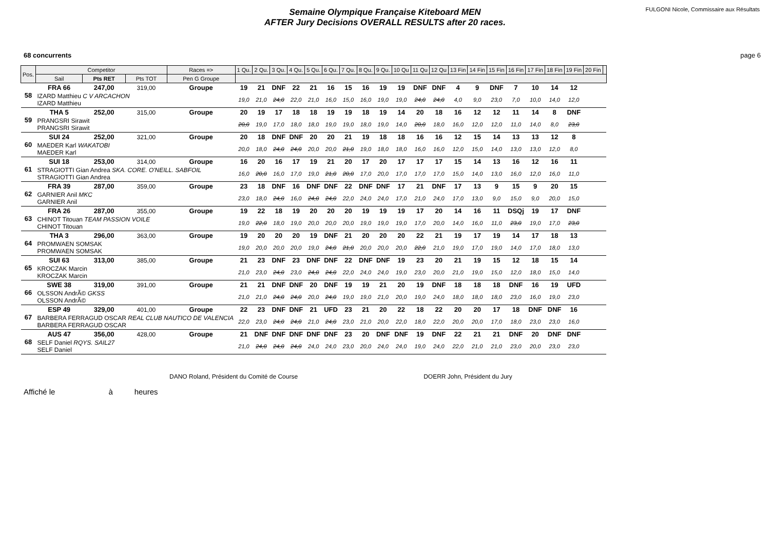Semaine Olympique Française Kiteboard MEN
AFTER Jury Decisions OVERALL RESULTS after 20 races.
FULGONI Nicole, Commissaire aux Résultats
68 concurrents page 6
| Pos. | Competitor | | | Races => | 1 Qu. | 2 Qu. | 3 Qu. | 4 Qu. | 5 Qu. | 6 Qu. | 7 Qu. | 8 Qu. | 9 Qu. | 10 Qu | 11 Qu | 12 Qu | 13 Fin | 14 Fin | 15 Fin | 16 Fin | 17 Fin | 18 Fin | 19 Fin | 20 Fin | |
| --- | --- | --- | --- | --- | --- | --- | --- | --- | --- | --- | --- | --- | --- | --- | --- | --- | --- | --- | --- | --- | --- | --- | --- | --- | --- |
| | Sail | Pts RET | Pts TOT | Pen G Groupe | | | | | | | | | | | | | | | | | | | | | |
| 58 | FRA 66 | 247,00 | 319,00 | Groupe | 19 | 21 | DNF | 22 | 21 | 16 | 15 | 16 | 19 | 19 | DNF | DNF | 4 | 9 | DNF | 7 | 10 | 14 | 12 | | |
| | IZARD Matthieu C V ARCACHON IZARD Matthieu | | | | 19,0 | 21,0 | 24,0 | 22,0 | 21,0 | 16,0 | 15,0 | 16,0 | 19,0 | 19,0 | 24,0 | 24,0 | 4,0 | 9,0 | 23,0 | 7,0 | 10,0 | 14,0 | 12,0 | | |
| 59 | THA 5 | 252,00 | 315,00 | Groupe | 20 | 19 | 17 | 18 | 18 | 19 | 19 | 18 | 19 | 14 | 20 | 18 | 16 | 12 | 12 | 11 | 14 | 8 | DNF | | |
| | PRANGSRI Sirawit PRANGSRI Sirawit | | | | 20,0 | 19,0 | 17,0 | 18,0 | 18,0 | 19,0 | 19,0 | 18,0 | 19,0 | 14,0 | 20,0 | 18,0 | 16,0 | 12,0 | 12,0 | 11,0 | 14,0 | 8,0 | 23,0 | | |
| 60 | SUI 24 | 252,00 | 321,00 | Groupe | 20 | 18 | DNF | DNF | 20 | 20 | 21 | 19 | 18 | 18 | 16 | 16 | 12 | 15 | 14 | 13 | 13 | 12 | 8 | | |
| | MAEDER Karl WAKATOBI MAEDER Karl | | | | 20,0 | 18,0 | 24,0 | 24,0 | 20,0 | 20,0 | 21,0 | 19,0 | 18,0 | 18,0 | 16,0 | 16,0 | 12,0 | 15,0 | 14,0 | 13,0 | 13,0 | 12,0 | 8,0 | | |
| 61 | SUI 18 | 253,00 | 314,00 | Groupe | 16 | 20 | 16 | 17 | 19 | 21 | 20 | 17 | 20 | 17 | 17 | 17 | 15 | 14 | 13 | 16 | 12 | 16 | 11 | | |
| | STRAGIOTTI Gian Andrea SKA. CORE. O'NEILL. SABFOIL STRAGIOTTI Gian Andrea | | | | 16,0 | 20,0 | 16,0 | 17,0 | 19,0 | 21,0 | 20,0 | 17,0 | 20,0 | 17,0 | 17,0 | 17,0 | 15,0 | 14,0 | 13,0 | 16,0 | 12,0 | 16,0 | 11,0 | | |
| 62 | FRA 39 | 287,00 | 359,00 | Groupe | 23 | 18 | DNF | 16 | DNF | DNF | 22 | DNF | DNF | 17 | 21 | DNF | 17 | 13 | 9 | 15 | 9 | 20 | 15 | | |
| | GARNIER Anil MKC GARNIER Anil | | | | 23,0 | 18,0 | 24,0 | 16,0 | 24,0 | 24,0 | 22,0 | 24,0 | 24,0 | 17,0 | 21,0 | 24,0 | 17,0 | 13,0 | 9,0 | 15,0 | 9,0 | 20,0 | 15,0 | | |
| 63 | FRA 26 | 287,00 | 355,00 | Groupe | 19 | 22 | 18 | 19 | 20 | 20 | 20 | 19 | 19 | 19 | 17 | 20 | 14 | 16 | 11 | DSQj | 19 | 17 | DNF | | |
| | CHINOT Titouan TEAM PASSION VOILE CHINOT Titouan | | | | 19,0 | 22,0 | 18,0 | 19,0 | 20,0 | 20,0 | 20,0 | 19,0 | 19,0 | 19,0 | 17,0 | 20,0 | 14,0 | 16,0 | 11,0 | 23,0 | 19,0 | 17,0 | 23,0 | | |
| 64 | THA 3 | 296,00 | 363,00 | Groupe | 19 | 20 | 20 | 20 | 19 | DNF | 21 | 20 | 20 | 20 | 22 | 21 | 19 | 17 | 19 | 14 | 17 | 18 | 13 | | |
| | PROMWAEN SOMSAK PROMWAEN SOMSAK | | | | 19,0 | 20,0 | 20,0 | 20,0 | 19,0 | 24,0 | 21,0 | 20,0 | 20,0 | 20,0 | 22,0 | 21,0 | 19,0 | 17,0 | 19,0 | 14,0 | 17,0 | 18,0 | 13,0 | | |
| 65 | SUI 63 | 313,00 | 385,00 | Groupe | 21 | 23 | DNF | 23 | DNF | DNF | 22 | DNF | DNF | 19 | 23 | 20 | 21 | 19 | 15 | 12 | 18 | 15 | 14 | | |
| | KROCZAK Marcin KROCZAK Marcin | | | | 21,0 | 23,0 | 24,0 | 23,0 | 24,0 | 24,0 | 22,0 | 24,0 | 24,0 | 19,0 | 23,0 | 20,0 | 21,0 | 19,0 | 15,0 | 12,0 | 18,0 | 15,0 | 14,0 | | |
| 66 | SWE 38 | 319,00 | 391,00 | Groupe | 21 | 21 | DNF | DNF | 20 | DNF | 19 | 19 | 21 | 20 | 19 | DNF | 18 | 18 | 18 | DNF | 16 | 19 | UFD | | |
| | OLSSON AndrÃ© GKSS OLSSON AndrÃ© | | | | 21,0 | 21,0 | 24,0 | 24,0 | 20,0 | 24,0 | 19,0 | 19,0 | 21,0 | 20,0 | 19,0 | 24,0 | 18,0 | 18,0 | 18,0 | 23,0 | 16,0 | 19,0 | 23,0 | | |
| 67 | ESP 49 | 329,00 | 401,00 | Groupe | 22 | 23 | DNF | DNF | 21 | UFD | 23 | 21 | 20 | 22 | 18 | 22 | 20 | 20 | 17 | 18 | DNF | DNF | 16 | | |
| | BARBERA FERRAGUD OSCAR REAL CLUB NAUTICO DE VALENCIA BARBERA FERRAGUD OSCAR | | | | 22,0 | 23,0 | 24,0 | 24,0 | 21,0 | 24,0 | 23,0 | 21,0 | 20,0 | 22,0 | 18,0 | 22,0 | 20,0 | 20,0 | 17,0 | 18,0 | 23,0 | 23,0 | 16,0 | | |
| 68 | AUS 47 | 356,00 | 428,00 | Groupe | 21 | DNF | DNF | DNF | DNF | DNF | 23 | 20 | DNF | DNF | 19 | DNF | 22 | 21 | 21 | DNF | 20 | DNF | DNF | | |
| | SELF Daniel RQYS. SAIL27 SELF Daniel | | | | 21,0 | 24,0 | 24,0 | 24,0 | 24,0 | 24,0 | 23,0 | 20,0 | 24,0 | 24,0 | 19,0 | 24,0 | 22,0 | 21,0 | 21,0 | 23,0 | 20,0 | 23,0 | 23,0 | | |
DANO Roland, Président du Comité de Course DOERR John, Président du Jury
Affiché le à heures